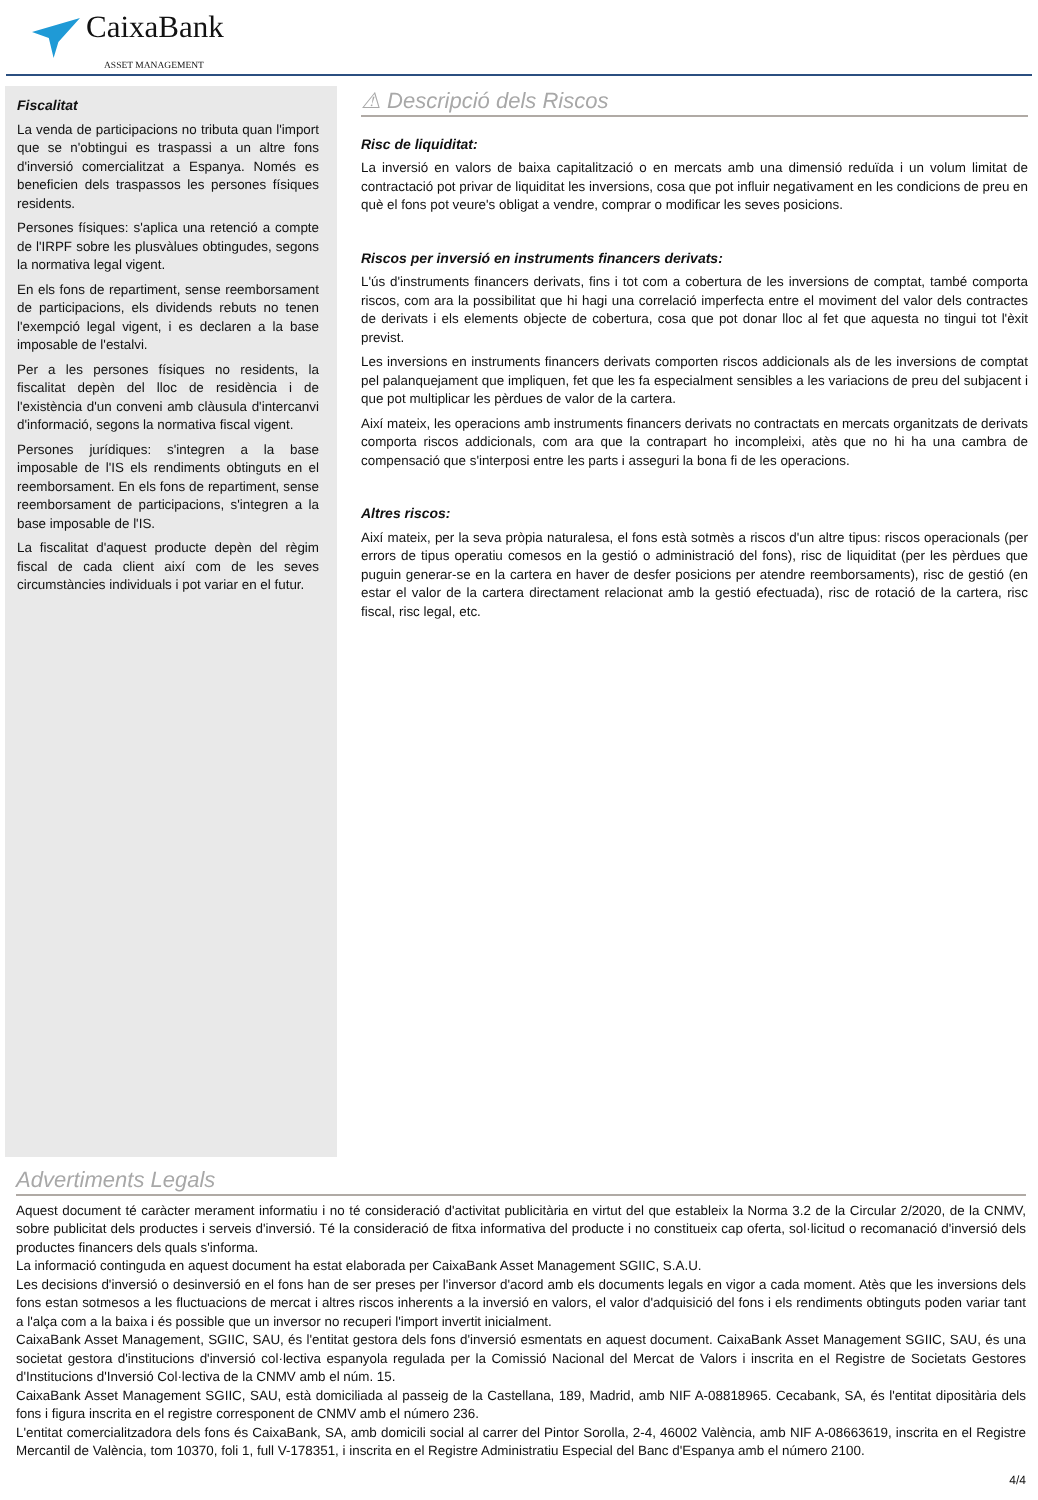CaixaBank
ASSET MANAGEMENT
Fiscalitat
La venda de participacions no tributa quan l'import que se n'obtingui es traspassi a un altre fons d'inversió comercialitzat a Espanya. Només es beneficien dels traspassos les persones físiques residents.
Persones físiques: s'aplica una retenció a compte de l'IRPF sobre les plusvàlues obtingudes, segons la normativa legal vigent.
En els fons de repartiment, sense reemborsament de participacions, els dividends rebuts no tenen l'exempció legal vigent, i es declaren a la base imposable de l'estalvi.
Per a les persones físiques no residents, la fiscalitat depèn del lloc de residència i de l'existència d'un conveni amb clàusula d'intercanvi d'informació, segons la normativa fiscal vigent.
Persones jurídiques: s'integren a la base imposable de l'IS els rendiments obtinguts en el reemborsament. En els fons de repartiment, sense reemborsament de participacions, s'integren a la base imposable de l'IS.
La fiscalitat d'aquest producte depèn del règim fiscal de cada client així com de les seves circumstàncies individuals i pot variar en el futur.
⚠ Descripció dels Riscos
Risc de liquiditat:
La inversió en valors de baixa capitalització o en mercats amb una dimensió reduïda i un volum limitat de contractació pot privar de liquiditat les inversions, cosa que pot influir negativament en les condicions de preu en què el fons pot veure's obligat a vendre, comprar o modificar les seves posicions.
Riscos per inversió en instruments financers derivats:
L'ús d'instruments financers derivats, fins i tot com a cobertura de les inversions de comptat, també comporta riscos, com ara la possibilitat que hi hagi una correlació imperfecta entre el moviment del valor dels contractes de derivats i els elements objecte de cobertura, cosa que pot donar lloc al fet que aquesta no tingui tot l'èxit previst.
Les inversions en instruments financers derivats comporten riscos addicionals als de les inversions de comptat pel palanquejament que impliquen, fet que les fa especialment sensibles a les variacions de preu del subjacent i que pot multiplicar les pèrdues de valor de la cartera.
Així mateix, les operacions amb instruments financers derivats no contractats en mercats organitzats de derivats comporta riscos addicionals, com ara que la contrapart ho incompleixi, atès que no hi ha una cambra de compensació que s'interposi entre les parts i asseguri la bona fi de les operacions.
Altres riscos:
Així mateix, per la seva pròpia naturalesa, el fons està sotmès a riscos d'un altre tipus: riscos operacionals (per errors de tipus operatiu comesos en la gestió o administració del fons), risc de liquiditat (per les pèrdues que puguin generar-se en la cartera en haver de desfer posicions per atendre reemborsaments), risc de gestió (en estar el valor de la cartera directament relacionat amb la gestió efectuada), risc de rotació de la cartera, risc fiscal, risc legal, etc.
Advertiments Legals
Aquest document té caràcter merament informatiu i no té consideració d'activitat publicitària en virtut del que estableix la Norma 3.2 de la Circular 2/2020, de la CNMV, sobre publicitat dels productes i serveis d'inversió. Té la consideració de fitxa informativa del producte i no constitueix cap oferta, sol·licitud o recomanació d'inversió dels productes financers dels quals s'informa.
La informació continguda en aquest document ha estat elaborada per CaixaBank Asset Management SGIIC, S.A.U.
Les decisions d'inversió o desinversió en el fons han de ser preses per l'inversor d'acord amb els documents legals en vigor a cada moment. Atès que les inversions dels fons estan sotmesos a les fluctuacions de mercat i altres riscos inherents a la inversió en valors, el valor d'adquisició del fons i els rendiments obtinguts poden variar tant a l'alça com a la baixa i és possible que un inversor no recuperi l'import invertit inicialment.
CaixaBank Asset Management, SGIIC, SAU, és l'entitat gestora dels fons d'inversió esmentats en aquest document. CaixaBank Asset Management SGIIC, SAU, és una societat gestora d'institucions d'inversió col·lectiva espanyola regulada per la Comissió Nacional del Mercat de Valors i inscrita en el Registre de Societats Gestores d'Institucions d'Inversió Col·lectiva de la CNMV amb el núm. 15.
CaixaBank Asset Management SGIIC, SAU, està domiciliada al passeig de la Castellana, 189, Madrid, amb NIF A-08818965. Cecabank, SA, és l'entitat dipositària dels fons i figura inscrita en el registre corresponent de CNMV amb el número 236.
L'entitat comercialitzadora dels fons és CaixaBank, SA, amb domicili social al carrer del Pintor Sorolla, 2-4, 46002 València, amb NIF A-08663619, inscrita en el Registre Mercantil de València, tom 10370, foli 1, full V-178351, i inscrita en el Registre Administratiu Especial del Banc d'Espanya amb el número 2100.
4/4